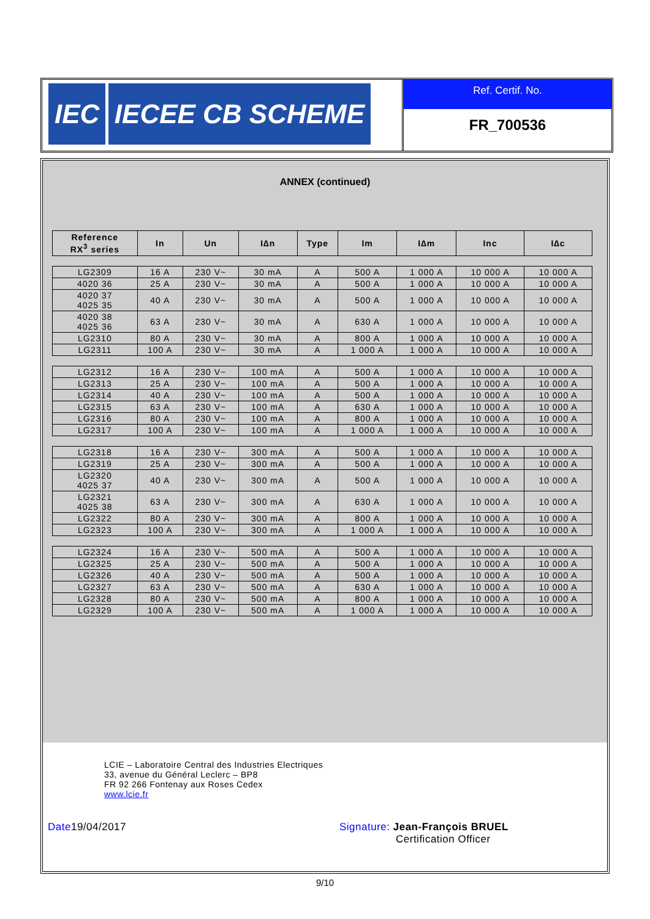IEC IECEE CB SCHEME
Ref. Certif. No.
FR_700536
ANNEX (continued)
| Reference RX<sup>3</sup> series | In | Un | I∆n | Type | Im | I∆m | Inc | I∆c |
| --- | --- | --- | --- | --- | --- | --- | --- | --- |
| LG2309 | 16 A | 230 V~ | 30 mA | A | 500 A | 1 000 A | 10 000 A | 10 000 A |
| 4020 36 | 25 A | 230 V~ | 30 mA | A | 500 A | 1 000 A | 10 000 A | 10 000 A |
| 4020 37 4025 35 | 40 A | 230 V~ | 30 mA | A | 500 A | 1 000 A | 10 000 A | 10 000 A |
| 4020 38 4025 36 | 63 A | 230 V~ | 30 mA | A | 630 A | 1 000 A | 10 000 A | 10 000 A |
| LG2310 | 80 A | 230 V~ | 30 mA | A | 800 A | 1 000 A | 10 000 A | 10 000 A |
| LG2311 | 100 A | 230 V~ | 30 mA | A | 1 000 A | 1 000 A | 10 000 A | 10 000 A |
| LG2312 | 16 A | 230 V~ | 100 mA | A | 500 A | 1 000 A | 10 000 A | 10 000 A |
| LG2313 | 25 A | 230 V~ | 100 mA | A | 500 A | 1 000 A | 10 000 A | 10 000 A |
| LG2314 | 40 A | 230 V~ | 100 mA | A | 500 A | 1 000 A | 10 000 A | 10 000 A |
| LG2315 | 63 A | 230 V~ | 100 mA | A | 630 A | 1 000 A | 10 000 A | 10 000 A |
| LG2316 | 80 A | 230 V~ | 100 mA | A | 800 A | 1 000 A | 10 000 A | 10 000 A |
| LG2317 | 100 A | 230 V~ | 100 mA | A | 1 000 A | 1 000 A | 10 000 A | 10 000 A |
| LG2318 | 16 A | 230 V~ | 300 mA | A | 500 A | 1 000 A | 10 000 A | 10 000 A |
| LG2319 | 25 A | 230 V~ | 300 mA | A | 500 A | 1 000 A | 10 000 A | 10 000 A |
| LG2320 4025 37 | 40 A | 230 V~ | 300 mA | A | 500 A | 1 000 A | 10 000 A | 10 000 A |
| LG2321 4025 38 | 63 A | 230 V~ | 300 mA | A | 630 A | 1 000 A | 10 000 A | 10 000 A |
| LG2322 | 80 A | 230 V~ | 300 mA | A | 800 A | 1 000 A | 10 000 A | 10 000 A |
| LG2323 | 100 A | 230 V~ | 300 mA | A | 1 000 A | 1 000 A | 10 000 A | 10 000 A |
| LG2324 | 16 A | 230 V~ | 500 mA | A | 500 A | 1 000 A | 10 000 A | 10 000 A |
| LG2325 | 25 A | 230 V~ | 500 mA | A | 500 A | 1 000 A | 10 000 A | 10 000 A |
| LG2326 | 40 A | 230 V~ | 500 mA | A | 500 A | 1 000 A | 10 000 A | 10 000 A |
| LG2327 | 63 A | 230 V~ | 500 mA | A | 630 A | 1 000 A | 10 000 A | 10 000 A |
| LG2328 | 80 A | 230 V~ | 500 mA | A | 800 A | 1 000 A | 10 000 A | 10 000 A |
| LG2329 | 100 A | 230 V~ | 500 mA | A | 1 000 A | 1 000 A | 10 000 A | 10 000 A |
LCIE – Laboratoire Central des Industries Electriques
33, avenue du Général Leclerc – BP8
FR 92 266 Fontenay aux Roses Cedex
www.lcie.fr
Date19/04/2017 Signature: Jean-François BRUEL
Certification Officer
9/10